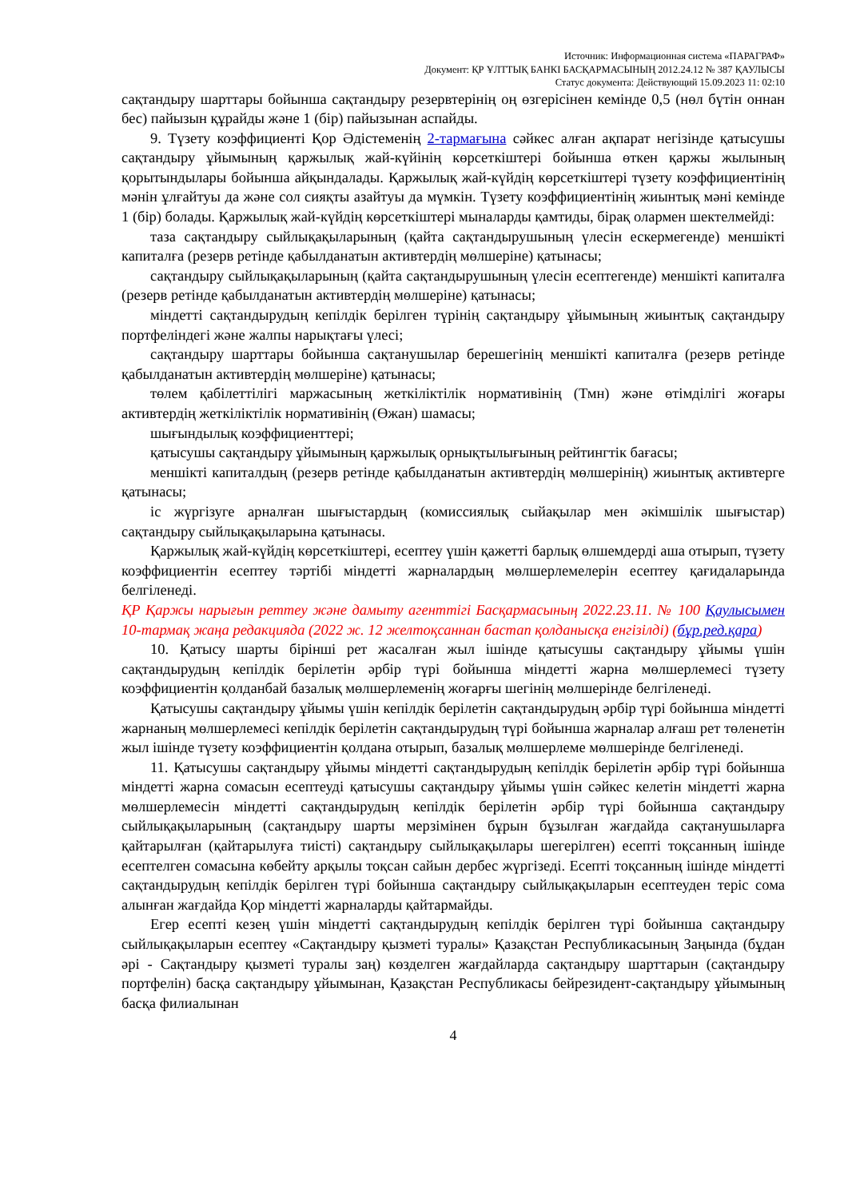Источник: Информационная система «ПАРАГРАФ»
Документ: ҚР ҰЛТТЫҚ БАНКІ БАСҚАРМАСЫНЫҢ 2012.24.12 № 387 ҚАУЛЫСЫ
Статус документа: Действующий 15.09.2023 11: 02:10
сақтандыру шарттары бойынша сақтандыру резервтерінің оң өзгерісінен кемінде 0,5 (нөл бүтін оннан бес) пайызын құрайды және 1 (бір) пайызынан аспайды.
9. Түзету коэффициенті Қор Әдістеменің 2-тармағына сәйкес алған ақпарат негізінде қатысушы сақтандыру ұйымының қаржылық жай-күйінің көрсеткіштері бойынша өткен қаржы жылының қорытындылары бойынша айқындалады. Қаржылық жай-күйдің көрсеткіштері түзету коэффициентінің мәнін ұлғайтуы да және сол сияқты азайтуы да мүмкін. Түзету коэффициентінің жиынтық мәні кемінде 1 (бір) болады. Қаржылық жай-күйдің көрсеткіштері мыналарды қамтиды, бірақ олармен шектелмейді:
таза сақтандыру сыйлықақыларының (қайта сақтандырушының үлесін ескермегенде) меншікті капиталға (резерв ретінде қабылданатын активтердің мөлшеріне) қатынасы;
сақтандыру сыйлықақыларының (қайта сақтандырушының үлесін есептегенде) меншікті капиталға (резерв ретінде қабылданатын активтердің мөлшеріне) қатынасы;
міндетті сақтандырудың кепілдік берілген түрінің сақтандыру ұйымының жиынтық сақтандыру портфеліндегі және жалпы нарықтағы үлесі;
сақтандыру шарттары бойынша сақтанушылар берешегінің меншікті капиталға (резерв ретінде қабылданатын активтердің мөлшеріне) қатынасы;
төлем қабілеттілігі маржасының жеткіліктілік нормативінің (Тмн) және өтімділігі жоғары активтердің жеткіліктілік нормативінің (Өжан) шамасы;
шығындылық коэффициенттері;
қатысушы сақтандыру ұйымының қаржылық орнықтылығының рейтингтік бағасы;
меншікті капиталдың (резерв ретінде қабылданатын активтердің мөлшерінің) жиынтық активтерге қатынасы;
іс жүргізуге арналған шығыстардың (комиссиялық сыйақылар мен әкімшілік шығыстар) сақтандыру сыйлықақыларына қатынасы.
Қаржылық жай-күйдің көрсеткіштері, есептеу үшін қажетті барлық өлшемдерді аша отырып, түзету коэффициентін есептеу тәртібі міндетті жарналардың мөлшерлемелерін есептеу қағидаларында белгіленеді.
ҚР Қаржы нарығын реттеу және дамыту агенттігі Басқармасының 2022.23.11. № 100 Қаулысымен 10-тармақ жаңа редакцияда (2022 ж. 12 желтоқсаннан бастап қолданысқа енгізілді) (бұр.ред.қара)
10. Қатысу шарты бірінші рет жасалған жыл ішінде қатысушы сақтандыру ұйымы үшін сақтандырудың кепілдік берілетін әрбір түрі бойынша міндетті жарна мөлшерлемесі түзету коэффициентін қолданбай базалық мөлшерлеменің жоғарғы шегінің мөлшерінде белгіленеді.
Қатысушы сақтандыру ұйымы үшін кепілдік берілетін сақтандырудың әрбір түрі бойынша міндетті жарнаның мөлшерлемесі кепілдік берілетін сақтандырудың түрі бойынша жарналар алғаш рет төленетін жыл ішінде түзету коэффициентін қолдана отырып, базалық мөлшерлеме мөлшерінде белгіленеді.
11. Қатысушы сақтандыру ұйымы міндетті сақтандырудың кепілдік берілетін әрбір түрі бойынша міндетті жарна сомасын есептеуді қатысушы сақтандыру ұйымы үшін сәйкес келетін міндетті жарна мөлшерлемесін міндетті сақтандырудың кепілдік берілетін әрбір түрі бойынша сақтандыру сыйлықақыларының (сақтандыру шарты мерзімінен бұрын бұзылған жағдайда сақтанушыларға қайтарылған (қайтарылуға тиісті) сақтандыру сыйлықақылары шегерілген) есепті тоқсанның ішінде есептелген сомасына көбейту арқылы тоқсан сайын дербес жүргізеді. Есепті тоқсанның ішінде міндетті сақтандырудың кепілдік берілген түрі бойынша сақтандыру сыйлықақыларын есептеуден теріс сома алынған жағдайда Қор міндетті жарналарды қайтармайды.
Егер есепті кезең үшін міндетті сақтандырудың кепілдік берілген түрі бойынша сақтандыру сыйлықақыларын есептеу «Сақтандыру қызметі туралы» Қазақстан Республикасының Заңында (бұдан әрі - Сақтандыру қызметі туралы заң) көзделген жағдайларда сақтандыру шарттарын (сақтандыру портфелін) басқа сақтандыру ұйымынан, Қазақстан Республикасы бейрезидент-сақтандыру ұйымының басқа филиалынан
4